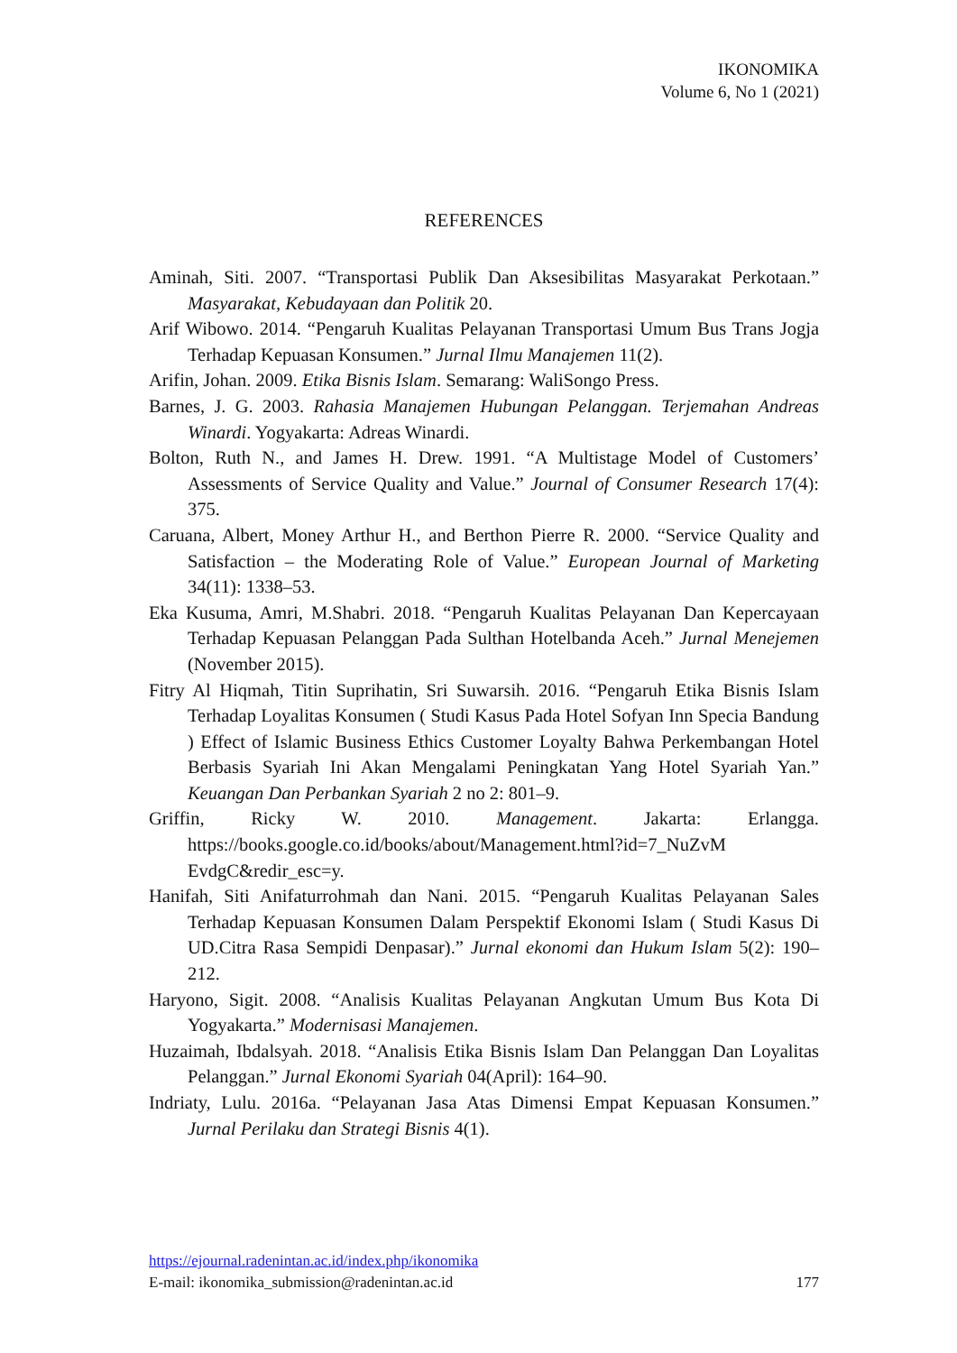IKONOMIKA
Volume 6, No 1 (2021)
REFERENCES
Aminah, Siti. 2007. “Transportasi Publik Dan Aksesibilitas Masyarakat Perkotaan.” Masyarakat, Kebudayaan dan Politik 20.
Arif Wibowo. 2014. “Pengaruh Kualitas Pelayanan Transportasi Umum Bus Trans Jogja Terhadap Kepuasan Konsumen.” Jurnal Ilmu Manajemen 11(2).
Arifin, Johan. 2009. Etika Bisnis Islam. Semarang: WaliSongo Press.
Barnes, J. G. 2003. Rahasia Manajemen Hubungan Pelanggan. Terjemahan Andreas Winardi. Yogyakarta: Adreas Winardi.
Bolton, Ruth N., and James H. Drew. 1991. “A Multistage Model of Customers’ Assessments of Service Quality and Value.” Journal of Consumer Research 17(4): 375.
Caruana, Albert, Money Arthur H., and Berthon Pierre R. 2000. “Service Quality and Satisfaction – the Moderating Role of Value.” European Journal of Marketing 34(11): 1338–53.
Eka Kusuma, Amri, M.Shabri. 2018. “Pengaruh Kualitas Pelayanan Dan Kepercayaan Terhadap Kepuasan Pelanggan Pada Sulthan Hotelbanda Aceh.” Jurnal Menejemen (November 2015).
Fitry Al Hiqmah, Titin Suprihatin, Sri Suwarsih. 2016. “Pengaruh Etika Bisnis Islam Terhadap Loyalitas Konsumen ( Studi Kasus Pada Hotel Sofyan Inn Specia Bandung ) Effect of Islamic Business Ethics Customer Loyalty Bahwa Perkembangan Hotel Berbasis Syariah Ini Akan Mengalami Peningkatan Yang Hotel Syariah Yan.” Keuangan Dan Perbankan Syariah 2 no 2: 801–9.
Griffin, Ricky W. 2010. Management. Jakarta: Erlangga. https://books.google.co.id/books/about/Management.html?id=7_NuZvM EvdgC&redir_esc=y.
Hanifah, Siti Anifaturrohmah dan Nani. 2015. “Pengaruh Kualitas Pelayanan Sales Terhadap Kepuasan Konsumen Dalam Perspektif Ekonomi Islam ( Studi Kasus Di UD.Citra Rasa Sempidi Denpasar).” Jurnal ekonomi dan Hukum Islam 5(2): 190–212.
Haryono, Sigit. 2008. “Analisis Kualitas Pelayanan Angkutan Umum Bus Kota Di Yogyakarta.” Modernisasi Manajemen.
Huzaimah, Ibdalsyah. 2018. “Analisis Etika Bisnis Islam Dan Pelanggan Dan Loyalitas Pelanggan.” Jurnal Ekonomi Syariah 04(April): 164–90.
Indriaty, Lulu. 2016a. “Pelayanan Jasa Atas Dimensi Empat Kepuasan Konsumen.” Jurnal Perilaku dan Strategi Bisnis 4(1).
https://ejournal.radenintan.ac.id/index.php/ikonomika
E-mail: ikonomika_submission@radenintan.ac.id 177